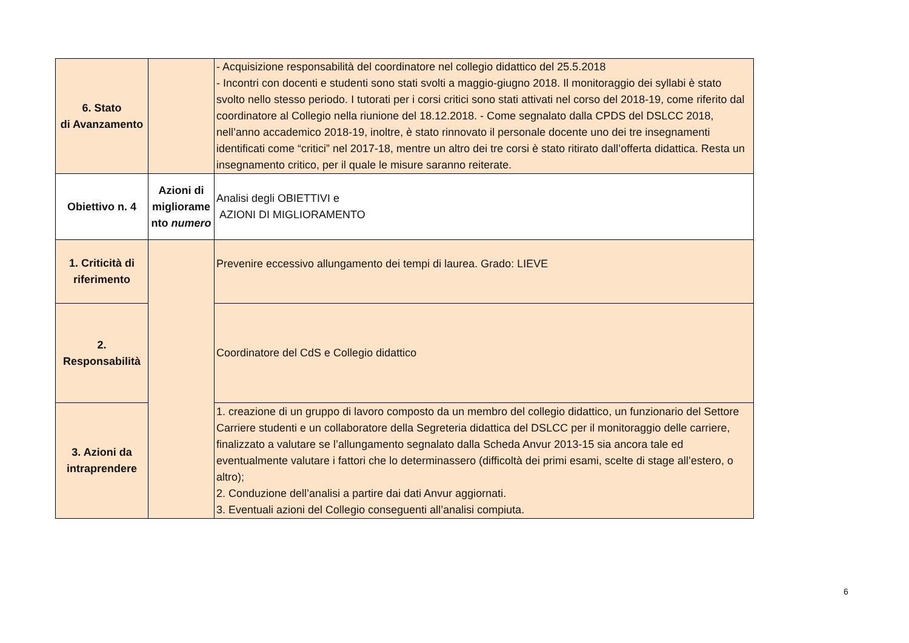| 6. Stato di Avanzamento | | - Acquisizione responsabilità del coordinatore nel collegio didattico del 25.5.2018 - Incontri con docenti e studenti sono stati svolti a maggio-giugno 2018. Il monitoraggio dei syllabi è stato svolto nello stesso periodo. I tutorati per i corsi critici sono stati attivati nel corso del 2018-19, come riferito dal coordinatore al Collegio nella riunione del 18.12.2018. - Come segnalato dalla CPDS del DSLCC 2018, nell’anno accademico 2018-19, inoltre, è stato rinnovato il personale docente uno dei tre insegnamenti identificati come “critici” nel 2017-18, mentre un altro dei tre corsi è stato ritirato dall’offerta didattica. Resta un insegnamento critico, per il quale le misure saranno reiterate. |
| Obiettivo n. 4 | Azioni di migliorame nto numero | Analisi degli OBIETTIVI e AZIONI DI MIGLIORAMENTO |
| 1. Criticità di riferimento | | Prevenire eccessivo allungamento dei tempi di laurea. Grado: LIEVE |
| 2. Responsabilità | | Coordinatore del CdS e Collegio didattico |
| 3. Azioni da intraprendere | | 1. creazione di un gruppo di lavoro composto da un membro del collegio didattico, un funzionario del Settore Carriere studenti e un collaboratore della Segreteria didattica del DSLCC per il monitoraggio delle carriere, finalizzato a valutare se l’allungamento segnalato dalla Scheda Anvur 2013-15 sia ancora tale ed eventualmente valutare i fattori che lo determinassero (difficoltà dei primi esami, scelte di stage all’estero, o altro); 2. Conduzione dell’analisi a partire dai dati Anvur aggiornati. 3. Eventuali azioni del Collegio conseguenti all’analisi compiuta. |
6